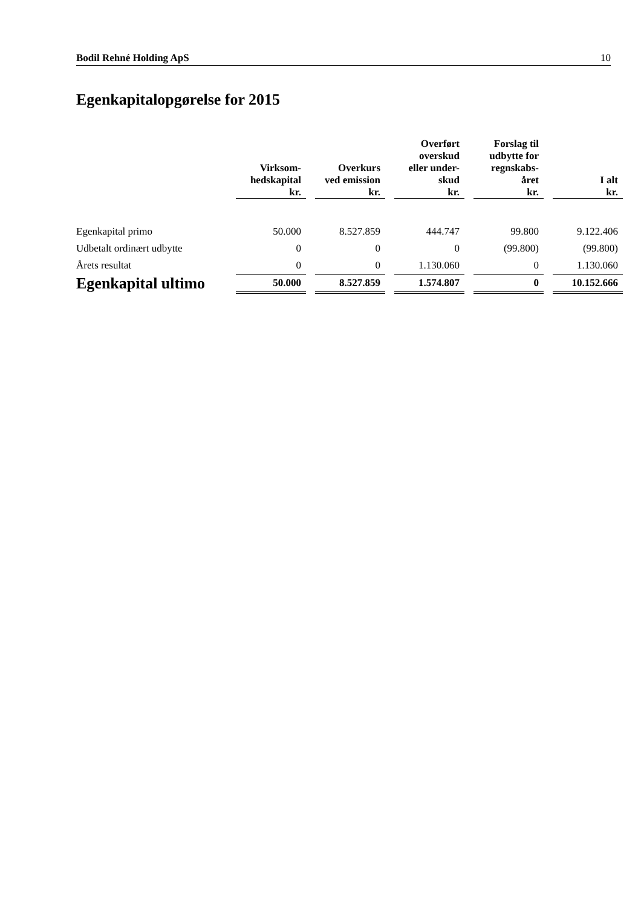Bodil Rehné Holding ApS 10
Egenkapitalopgørelse for 2015
| | Virksom- hedskapital kr. | | Overkurs ved emission kr. | | Overført overskud eller under- skud kr. | | Forslag til udbytte for regnskabs- året kr. | | I alt kr. |
| --- | --- | --- | --- | --- | --- | --- | --- | --- | --- |
| Egenkapital primo | 50.000 | | 8.527.859 | | 444.747 | | 99.800 | | 9.122.406 |
| Udbetalt ordinært udbytte | 0 | | 0 | | 0 | | (99.800) | | (99.800) |
| Årets resultat | 0 | | 0 | | 1.130.060 | | 0 | | 1.130.060 |
| Egenkapital ultimo | 50.000 | | 8.527.859 | | 1.574.807 | | 0 | | 10.152.666 |